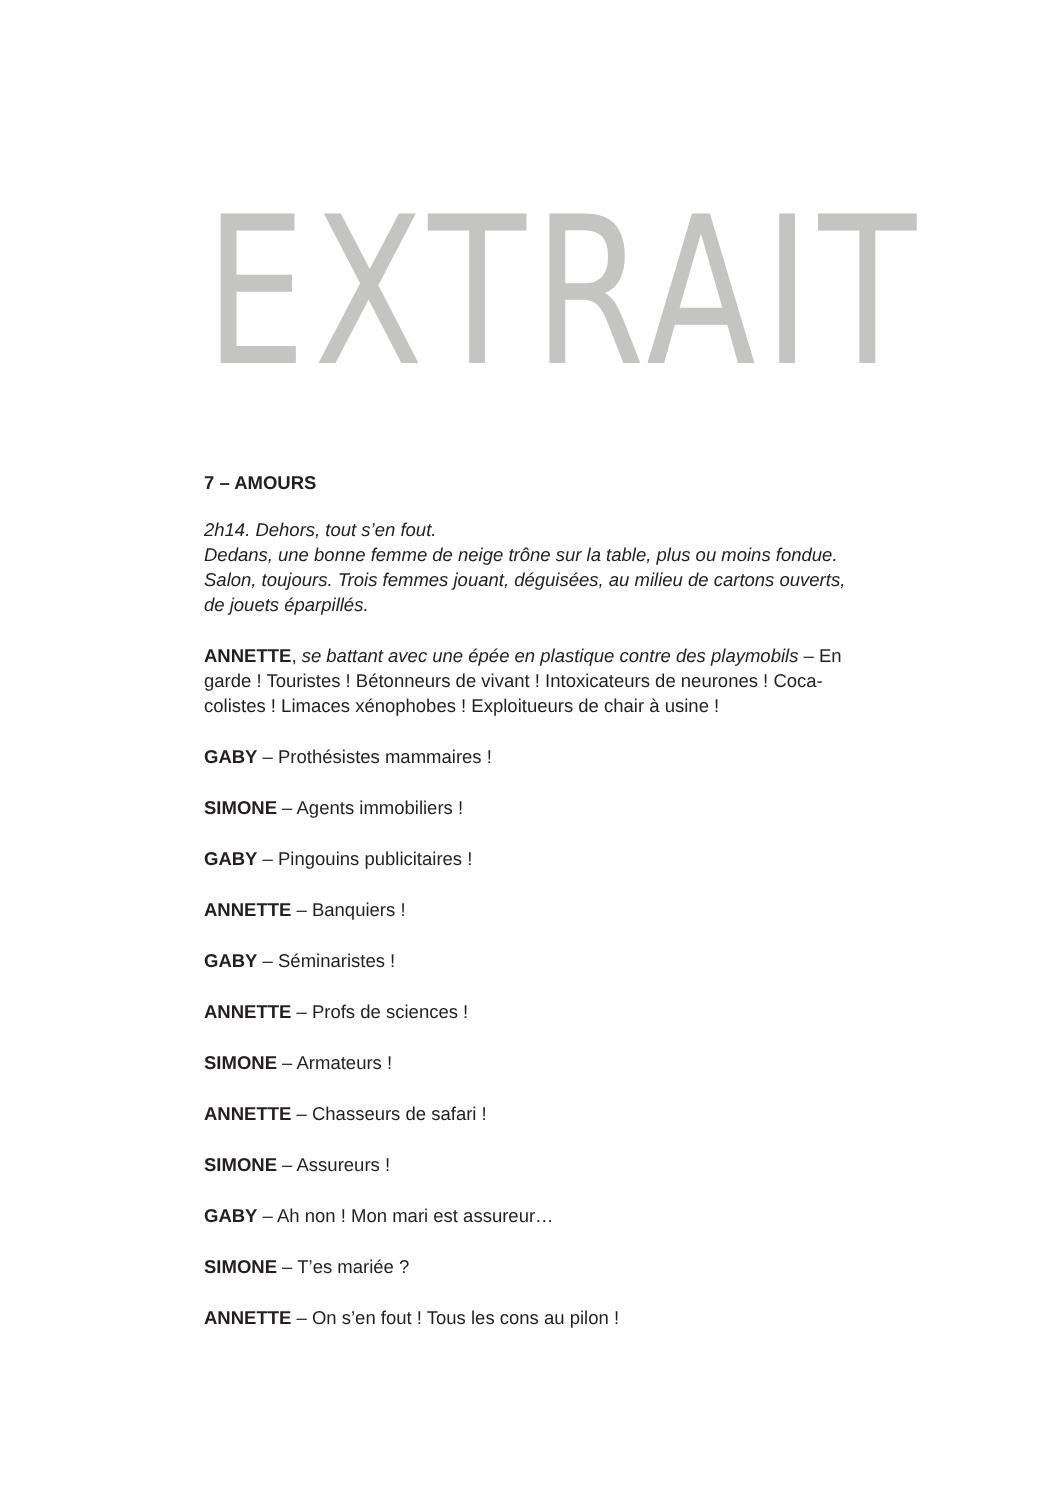EXTRAIT
7 – AMOURS
2h14. Dehors, tout s’en fout.
Dedans, une bonne femme de neige trône sur la table, plus ou moins fondue.
Salon, toujours. Trois femmes jouant, déguisées, au milieu de cartons ouverts, de jouets éparpillés.
ANNETTE, se battant avec une épée en plastique contre des playmobils – En garde ! Touristes ! Bétonneurs de vivant ! Intoxicateurs de neurones ! Coca-colistes ! Limaces xénophobes ! Exploitueurs de chair à usine !
GABY – Prothésistes mammaires !
SIMONE – Agents immobiliers !
GABY – Pingouins publicitaires !
ANNETTE – Banquiers !
GABY – Séminaristes !
ANNETTE – Profs de sciences !
SIMONE – Armateurs !
ANNETTE – Chasseurs de safari !
SIMONE – Assureurs !
GABY – Ah non ! Mon mari est assureur…
SIMONE – T’es mariée ?
ANNETTE – On s’en fout ! Tous les cons au pilon !